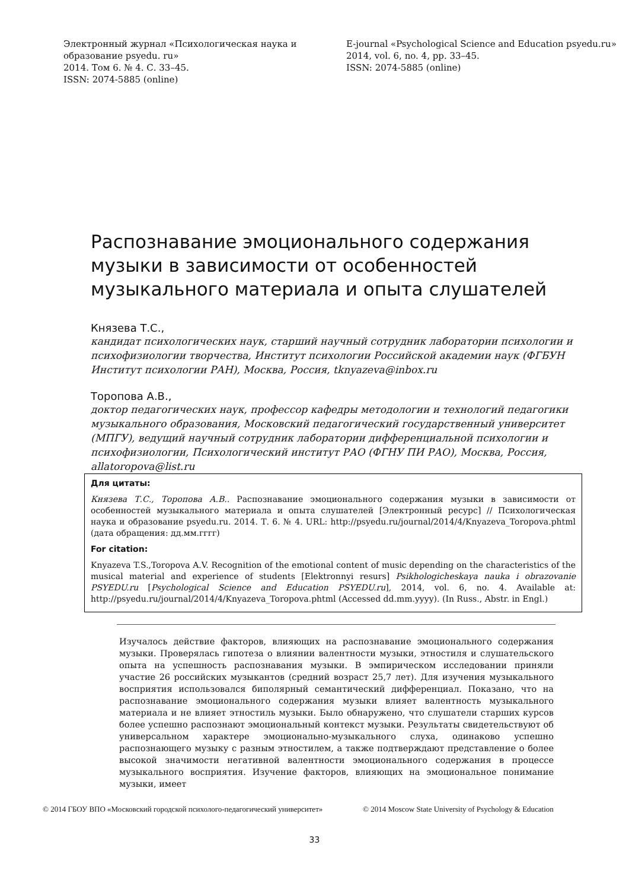Электронный журнал «Психологическая наука и образование psyedu. ru»
2014. Том 6. № 4. С. 33–45.
ISSN: 2074-5885 (online)
E-journal «Psychological Science and Education psyedu.ru»
2014, vol. 6, no. 4, pp. 33–45.
ISSN: 2074-5885 (online)
Распознавание эмоционального содержания музыки в зависимости от особенностей музыкального материала и опыта слушателей
Князева Т.С.,
кандидат психологических наук, старший научный сотрудник лаборатории психологии и психофизиологии творчества, Институт психологии Российской академии наук (ФГБУН Институт психологии РАН), Москва, Россия, tknyazeva@inbox.ru
Торопова А.В.,
доктор педагогических наук, профессор кафедры методологии и технологий педагогики музыкального образования, Московский педагогический государственный университет (МПГУ), ведущий научный сотрудник лаборатории дифференциальной психологии и психофизиологии, Психологический институт РАО (ФГНУ ПИ РАО), Москва, Россия, allatoropova@list.ru
Для цитаты:
Князева Т.С., Торопова А.В.. Распознавание эмоционального содержания музыки в зависимости от особенностей музыкального материала и опыта слушателей [Электронный ресурс] // Психологическая наука и образование psyedu.ru. 2014. Т. 6. № 4. URL: http://psyedu.ru/journal/2014/4/Knyazeva_Toropova.phtml (дата обращения: дд.мм.гггг)
For citation:
Knyazeva T.S.,Toropova A.V. Recognition of the emotional content of music depending on the characteristics of the musical material and experience of students [Elektronnyi resurs] Psikhologicheskaya nauka i obrazovanie PSYEDU.ru [Psychological Science and Education PSYEDU.ru], 2014, vol. 6, no. 4. Available at: http://psyedu.ru/journal/2014/4/Knyazeva_Toropova.phtml (Accessed dd.mm.yyyy). (In Russ., Abstr. in Engl.)
Изучалось действие факторов, влияющих на распознавание эмоционального содержания музыки. Проверялась гипотеза о влиянии валентности музыки, этностиля и слушательского опыта на успешность распознавания музыки. В эмпирическом исследовании приняли участие 26 российских музыкантов (средний возраст 25,7 лет). Для изучения музыкального восприятия использовался биполярный семантический дифференциал. Показано, что на распознавание эмоционального содержания музыки влияет валентность музыкального материала и не влияет этностиль музыки. Было обнаружено, что слушатели старших курсов более успешно распознают эмоциональный контекст музыки. Результаты свидетельствуют об универсальном характере эмоционально-музыкального слуха, одинаково успешно распознающего музыку с разным этностилем, а также подтверждают представление о более высокой значимости негативной валентности эмоционального содержания в процессе музыкального восприятия. Изучение факторов, влияющих на эмоциональное понимание музыки, имеет
© 2014 ГБОУ ВПО «Московский городской психолого-педагогический университет»
© 2014 Moscow State University of Psychology & Education
33